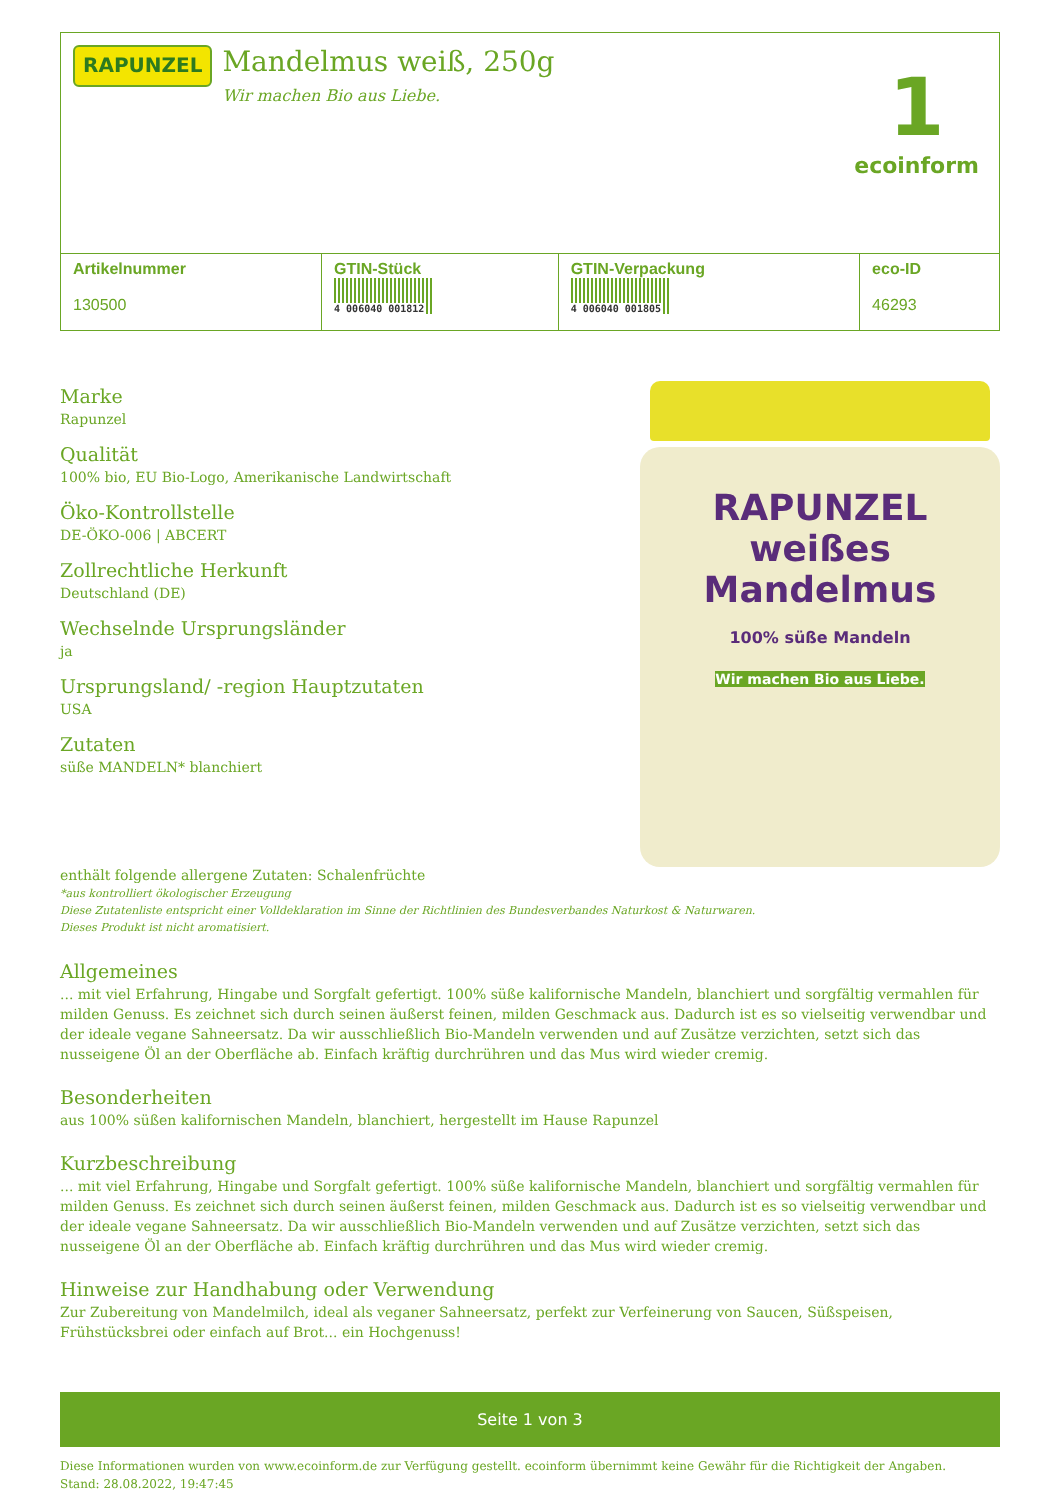RAPUNZEL
Mandelmus weiß, 250g
Wir machen Bio aus Liebe.
1
ecoinform
| Artikelnummer 130500 | GTIN-Stück 4 006040 001812 | GTIN-Verpackung 4 006040 001805 | eco-ID 46293 |
| --- | --- | --- | --- |
Marke
Rapunzel
Qualität
100% bio, EU Bio-Logo, Amerikanische Landwirtschaft
Öko-Kontrollstelle
DE-ÖKO-006 | ABCERT
Zollrechtliche Herkunft
Deutschland (DE)
Wechselnde Ursprungsländer
ja
Ursprungsland/ -region Hauptzutaten
USA
Zutaten
süße MANDELN* blanchiert
RAPUNZEL
weißes
Mandelmus
100% süße Mandeln
Wir machen Bio aus Liebe.
enthält folgende allergene Zutaten: Schalenfrüchte
*aus kontrolliert ökologischer Erzeugung
Diese Zutatenliste entspricht einer Volldeklaration im Sinne der Richtlinien des Bundesverbandes Naturkost & Naturwaren.
Dieses Produkt ist nicht aromatisiert.
Allgemeines
... mit viel Erfahrung, Hingabe und Sorgfalt gefertigt. 100% süße kalifornische Mandeln, blanchiert und sorgfältig vermahlen für milden Genuss. Es zeichnet sich durch seinen äußerst feinen, milden Geschmack aus. Dadurch ist es so vielseitig verwendbar und der ideale vegane Sahneersatz. Da wir ausschließlich Bio-Mandeln verwenden und auf Zusätze verzichten, setzt sich das nusseigene Öl an der Oberfläche ab. Einfach kräftig durchrühren und das Mus wird wieder cremig.
Besonderheiten
aus 100% süßen kalifornischen Mandeln, blanchiert, hergestellt im Hause Rapunzel
Kurzbeschreibung
... mit viel Erfahrung, Hingabe und Sorgfalt gefertigt. 100% süße kalifornische Mandeln, blanchiert und sorgfältig vermahlen für milden Genuss. Es zeichnet sich durch seinen äußerst feinen, milden Geschmack aus. Dadurch ist es so vielseitig verwendbar und der ideale vegane Sahneersatz. Da wir ausschließlich Bio-Mandeln verwenden und auf Zusätze verzichten, setzt sich das nusseigene Öl an der Oberfläche ab. Einfach kräftig durchrühren und das Mus wird wieder cremig.
Hinweise zur Handhabung oder Verwendung
Zur Zubereitung von Mandelmilch, ideal als veganer Sahneersatz, perfekt zur Verfeinerung von Saucen, Süßspeisen, Frühstücksbrei oder einfach auf Brot... ein Hochgenuss!
Seite 1 von 3
Diese Informationen wurden von www.ecoinform.de zur Verfügung gestellt. ecoinform übernimmt keine Gewähr für die Richtigkeit der Angaben.
Stand: 28.08.2022, 19:47:45